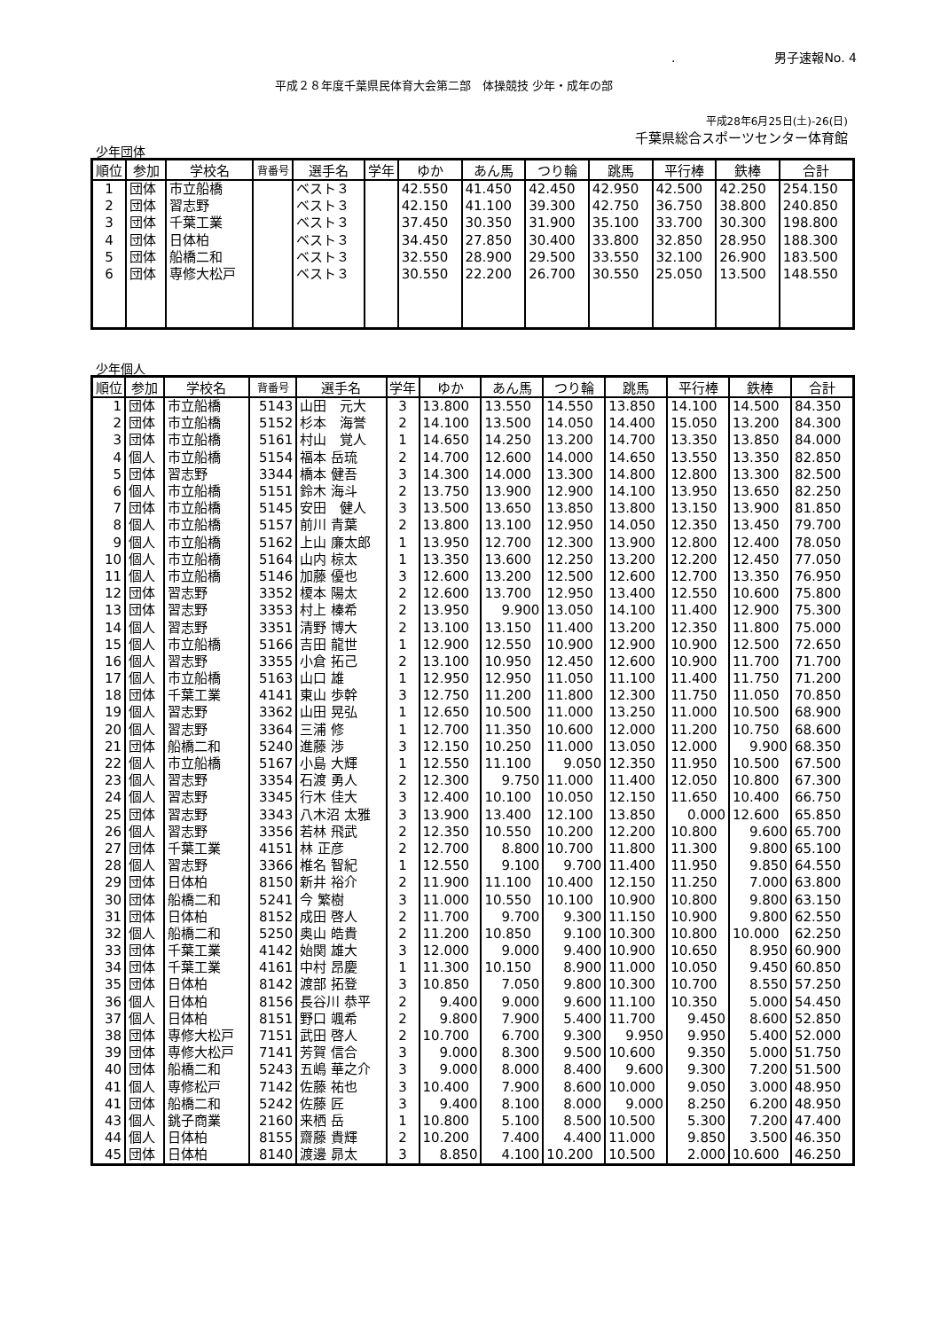.　　　　　　　　男子速報No. 4
平成２８年度千葉県民体育大会第二部　体操競技 少年・成年の部
平成28年6月25日(土)-26(日)
千葉県総合スポーツセンター体育館
少年団体
| 順位 | 参加 | 学校名 | 背番号 | 選手名 | 学年 | ゆか | あん馬 | つり輪 | 跳馬 | 平行棒 | 鉄棒 | 合計 |
| --- | --- | --- | --- | --- | --- | --- | --- | --- | --- | --- | --- | --- |
| 1 | 団体 | 市立船橋 | | ベスト３ | | 42.550 | 41.450 | 42.450 | 42.950 | 42.500 | 42.250 | 254.150 |
| 2 | 団体 | 習志野 | | ベスト３ | | 42.150 | 41.100 | 39.300 | 42.750 | 36.750 | 38.800 | 240.850 |
| 3 | 団体 | 千葉工業 | | ベスト３ | | 37.450 | 30.350 | 31.900 | 35.100 | 33.700 | 30.300 | 198.800 |
| 4 | 団体 | 日体柏 | | ベスト３ | | 34.450 | 27.850 | 30.400 | 33.800 | 32.850 | 28.950 | 188.300 |
| 5 | 団体 | 船橋二和 | | ベスト３ | | 32.550 | 28.900 | 29.500 | 33.550 | 32.100 | 26.900 | 183.500 |
| 6 | 団体 | 専修大松戸 | | ベスト３ | | 30.550 | 22.200 | 26.700 | 30.550 | 25.050 | 13.500 | 148.550 |
少年個人
| 順位 | 参加 | 学校名 | 背番号 | 選手名 | 学年 | ゆか | あん馬 | つり輪 | 跳馬 | 平行棒 | 鉄棒 | 合計 |
| --- | --- | --- | --- | --- | --- | --- | --- | --- | --- | --- | --- | --- |
| 1 | 団体 | 市立船橋 | 5143 | 山田 元大 | 3 | 13.800 | 13.550 | 14.550 | 13.850 | 14.100 | 14.500 | 84.350 |
| 2 | 団体 | 市立船橋 | 5152 | 杉本 海誉 | 2 | 14.100 | 13.500 | 14.050 | 14.400 | 15.050 | 13.200 | 84.300 |
| 3 | 団体 | 市立船橋 | 5161 | 村山 覚人 | 1 | 14.650 | 14.250 | 13.200 | 14.700 | 13.350 | 13.850 | 84.000 |
| 4 | 個人 | 市立船橋 | 5154 | 福本 岳琉 | 2 | 14.700 | 12.600 | 14.000 | 14.650 | 13.550 | 13.350 | 82.850 |
| 5 | 団体 | 習志野 | 3344 | 橋本 健吾 | 3 | 14.300 | 14.000 | 13.300 | 14.800 | 12.800 | 13.300 | 82.500 |
| 6 | 個人 | 市立船橋 | 5151 | 鈴木 海斗 | 2 | 13.750 | 13.900 | 12.900 | 14.100 | 13.950 | 13.650 | 82.250 |
| 7 | 団体 | 市立船橋 | 5145 | 安田 健人 | 3 | 13.500 | 13.650 | 13.850 | 13.800 | 13.150 | 13.900 | 81.850 |
| 8 | 個人 | 市立船橋 | 5157 | 前川 青葉 | 2 | 13.800 | 13.100 | 12.950 | 14.050 | 12.350 | 13.450 | 79.700 |
| 9 | 個人 | 市立船橋 | 5162 | 上山 廉太郎 | 1 | 13.950 | 12.700 | 12.300 | 13.900 | 12.800 | 12.400 | 78.050 |
| 10 | 個人 | 市立船橋 | 5164 | 山内 椋太 | 1 | 13.350 | 13.600 | 12.250 | 13.200 | 12.200 | 12.450 | 77.050 |
| 11 | 個人 | 市立船橋 | 5146 | 加藤 優也 | 3 | 12.600 | 13.200 | 12.500 | 12.600 | 12.700 | 13.350 | 76.950 |
| 12 | 団体 | 習志野 | 3352 | 榎本 陽太 | 2 | 12.600 | 13.700 | 12.950 | 13.400 | 12.550 | 10.600 | 75.800 |
| 13 | 団体 | 習志野 | 3353 | 村上 榛希 | 2 | 13.950 | 9.900 | 13.050 | 14.100 | 11.400 | 12.900 | 75.300 |
| 14 | 個人 | 習志野 | 3351 | 清野 博大 | 2 | 13.100 | 13.150 | 11.400 | 13.200 | 12.350 | 11.800 | 75.000 |
| 15 | 個人 | 市立船橋 | 5166 | 吉田 龍世 | 1 | 12.900 | 12.550 | 10.900 | 12.900 | 10.900 | 12.500 | 72.650 |
| 16 | 個人 | 習志野 | 3355 | 小倉 拓己 | 2 | 13.100 | 10.950 | 12.450 | 12.600 | 10.900 | 11.700 | 71.700 |
| 17 | 個人 | 市立船橋 | 5163 | 山口 雄 | 1 | 12.950 | 12.950 | 11.050 | 11.100 | 11.400 | 11.750 | 71.200 |
| 18 | 団体 | 千葉工業 | 4141 | 東山 歩幹 | 3 | 12.750 | 11.200 | 11.800 | 12.300 | 11.750 | 11.050 | 70.850 |
| 19 | 個人 | 習志野 | 3362 | 山田 晃弘 | 1 | 12.650 | 10.500 | 11.000 | 13.250 | 11.000 | 10.500 | 68.900 |
| 20 | 個人 | 習志野 | 3364 | 三浦 修 | 1 | 12.700 | 11.350 | 10.600 | 12.000 | 11.200 | 10.750 | 68.600 |
| 21 | 団体 | 船橋二和 | 5240 | 進藤 渉 | 3 | 12.150 | 10.250 | 11.000 | 13.050 | 12.000 | 9.900 | 68.350 |
| 22 | 個人 | 市立船橋 | 5167 | 小島 大輝 | 1 | 12.550 | 11.100 | 9.050 | 12.350 | 11.950 | 10.500 | 67.500 |
| 23 | 個人 | 習志野 | 3354 | 石渡 勇人 | 2 | 12.300 | 9.750 | 11.000 | 11.400 | 12.050 | 10.800 | 67.300 |
| 24 | 個人 | 習志野 | 3345 | 行木 佳大 | 3 | 12.400 | 10.100 | 10.050 | 12.150 | 11.650 | 10.400 | 66.750 |
| 25 | 団体 | 習志野 | 3343 | 八木沼 太雅 | 3 | 13.900 | 13.400 | 12.100 | 13.850 | 0.000 | 12.600 | 65.850 |
| 26 | 個人 | 習志野 | 3356 | 若林 飛武 | 2 | 12.350 | 10.550 | 10.200 | 12.200 | 10.800 | 9.600 | 65.700 |
| 27 | 団体 | 千葉工業 | 4151 | 林 正彦 | 2 | 12.700 | 8.800 | 10.700 | 11.800 | 11.300 | 9.800 | 65.100 |
| 28 | 個人 | 習志野 | 3366 | 椎名 智紀 | 1 | 12.550 | 9.100 | 9.700 | 11.400 | 11.950 | 9.850 | 64.550 |
| 29 | 団体 | 日体柏 | 8150 | 新井 裕介 | 2 | 11.900 | 11.100 | 10.400 | 12.150 | 11.250 | 7.000 | 63.800 |
| 30 | 団体 | 船橋二和 | 5241 | 今 繁樹 | 3 | 11.000 | 10.550 | 10.100 | 10.900 | 10.800 | 9.800 | 63.150 |
| 31 | 団体 | 日体柏 | 8152 | 成田 啓人 | 2 | 11.700 | 9.700 | 9.300 | 11.150 | 10.900 | 9.800 | 62.550 |
| 32 | 個人 | 船橋二和 | 5250 | 奥山 皓貴 | 2 | 11.200 | 10.850 | 9.100 | 10.300 | 10.800 | 10.000 | 62.250 |
| 33 | 団体 | 千葉工業 | 4142 | 始関 雄大 | 3 | 12.000 | 9.000 | 9.400 | 10.900 | 10.650 | 8.950 | 60.900 |
| 34 | 団体 | 千葉工業 | 4161 | 中村 昂慶 | 1 | 11.300 | 10.150 | 8.900 | 11.000 | 10.050 | 9.450 | 60.850 |
| 35 | 団体 | 日体柏 | 8142 | 渡部 拓登 | 3 | 10.850 | 7.050 | 9.800 | 10.300 | 10.700 | 8.550 | 57.250 |
| 36 | 個人 | 日体柏 | 8156 | 長谷川 恭平 | 2 | 9.400 | 9.000 | 9.600 | 11.100 | 10.350 | 5.000 | 54.450 |
| 37 | 個人 | 日体柏 | 8151 | 野口 颯希 | 2 | 9.800 | 7.900 | 5.400 | 11.700 | 9.450 | 8.600 | 52.850 |
| 38 | 団体 | 専修大松戸 | 7151 | 武田 啓人 | 2 | 10.700 | 6.700 | 9.300 | 9.950 | 9.950 | 5.400 | 52.000 |
| 39 | 団体 | 専修大松戸 | 7141 | 芳賀 信合 | 3 | 9.000 | 8.300 | 9.500 | 10.600 | 9.350 | 5.000 | 51.750 |
| 40 | 団体 | 船橋二和 | 5243 | 五嶋 華之介 | 3 | 9.000 | 8.000 | 8.400 | 9.600 | 9.300 | 7.200 | 51.500 |
| 41 | 個人 | 専修松戸 | 7142 | 佐藤 祐也 | 3 | 10.400 | 7.900 | 8.600 | 10.000 | 9.050 | 3.000 | 48.950 |
| 41 | 団体 | 船橋二和 | 5242 | 佐藤 匠 | 3 | 9.400 | 8.100 | 8.000 | 9.000 | 8.250 | 6.200 | 48.950 |
| 43 | 個人 | 銚子商業 | 2160 | 来栖 岳 | 1 | 10.800 | 5.100 | 8.500 | 10.500 | 5.300 | 7.200 | 47.400 |
| 44 | 個人 | 日体柏 | 8155 | 齋藤 貴輝 | 2 | 10.200 | 7.400 | 4.400 | 11.000 | 9.850 | 3.500 | 46.350 |
| 45 | 団体 | 日体柏 | 8140 | 渡邊 昴太 | 3 | 8.850 | 4.100 | 10.200 | 10.500 | 2.000 | 10.600 | 46.250 |